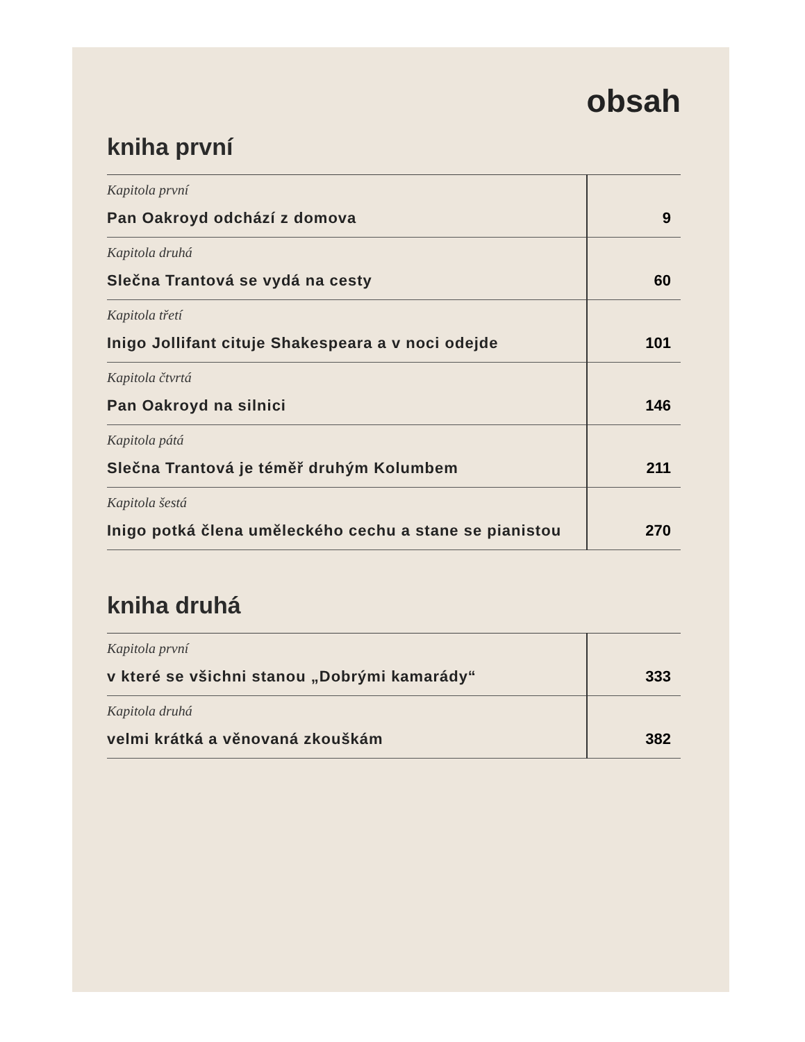obsah
kniha první
| Kapitola první Pan Oakroyd odchází z domova | 9 |
| Kapitola druhá Slečna Trantová se vydá na cesty | 60 |
| Kapitola třetí Inigo Jollifant cituje Shakespeara a v noci odejde | 101 |
| Kapitola čtvrtá Pan Oakroyd na silnici | 146 |
| Kapitola pátá Slečna Trantová je téměř druhým Kolumbem | 211 |
| Kapitola šestá Inigo potká člena uměleckého cechu a stane se pianistou | 270 |
kniha druhá
| Kapitola první v které se všichni stanou „Dobrými kamarády“ | 333 |
| Kapitola druhá velmi krátká a věnovaná zkouškám | 382 |